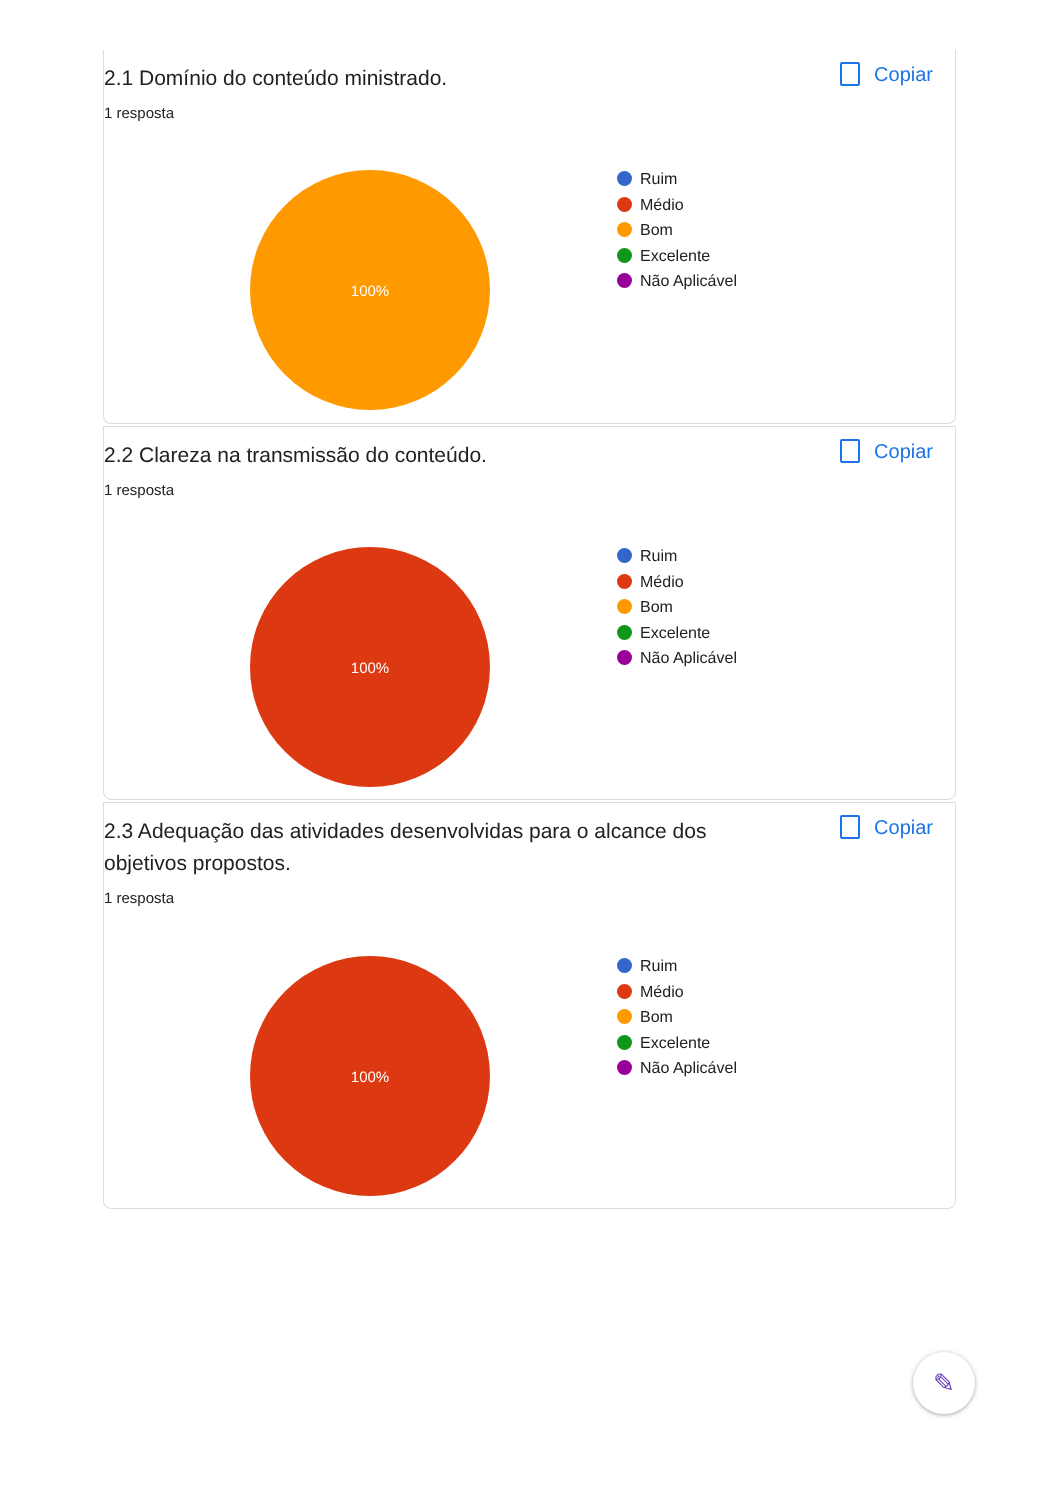2.1 Domínio do conteúdo ministrado.
1 resposta
Copiar
100%
Ruim
Médio
Bom
Excelente
Não Aplicável
2.2 Clareza na transmissão do conteúdo.
1 resposta
Copiar
100%
Ruim
Médio
Bom
Excelente
Não Aplicável
2.3 Adequação das atividades desenvolvidas para o alcance dos objetivos propostos.
1 resposta
Copiar
100%
Ruim
Médio
Bom
Excelente
Não Aplicável
✎